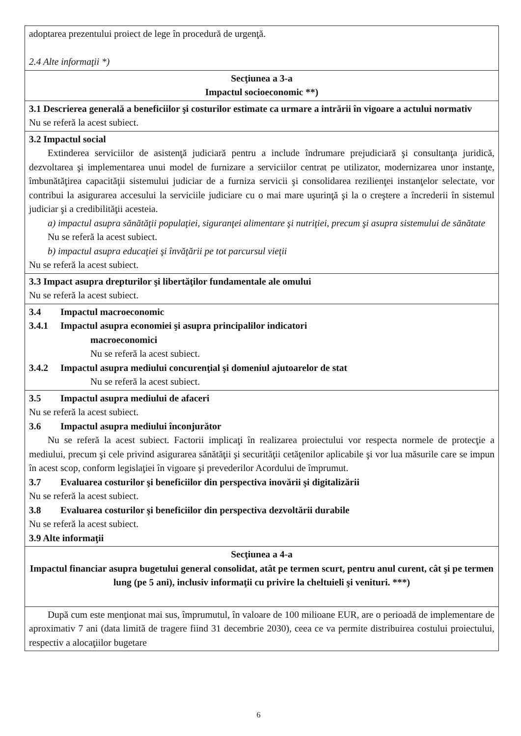| adoptarea prezentului proiect de lege în procedură de urgenţă. 2.4 Alte informaţii *) |
| Secţiunea a 3-a Impactul socioeconomic **) |
| 3.1 Descrierea generală a beneficiilor şi costurilor estimate ca urmare a intrării în vigoare a actului normativ Nu se referă la acest subiect. |
| 3.2 Impactul social Extinderea serviciilor de asistenţă judiciară pentru a include îndrumare prejudiciară şi consultanţa juridică, dezvoltarea şi implementarea unui model de furnizare a serviciilor centrat pe utilizator, modernizarea unor instanţe, îmbunătăţirea capacităţii sistemului judiciar de a furniza servicii şi consolidarea rezilienţei instanţelor selectate, vor contribui la asigurarea accesului la serviciile judiciare cu o mai mare uşurinţă şi la o creştere a încrederii în sistemul judiciar şi a credibilităţii acesteia. a) impactul asupra sănătăţii populaţiei, siguranţei alimentare şi nutriţiei, precum şi asupra sistemului de sănătate Nu se referă la acest subiect. b) impactul asupra educaţiei şi învăţării pe tot parcursul vieţii Nu se referă la acest subiect. |
| 3.3 Impact asupra drepturilor şi libertăţilor fundamentale ale omului Nu se referă la acest subiect. |
| 3.4 Impactul macroeconomic 3.4.1 Impactul asupra economiei şi asupra principalilor indicatori macroeconomici Nu se referă la acest subiect. 3.4.2 Impactul asupra mediului concurenţial şi domeniul ajutoarelor de stat Nu se referă la acest subiect. |
| 3.5 Impactul asupra mediului de afaceri Nu se referă la acest subiect. 3.6 Impactul asupra mediului înconjurător Nu se referă la acest subiect. Factorii implicaţi în realizarea proiectului vor respecta normele de protecţie a mediului, precum şi cele privind asigurarea sănătăţii şi securităţii cetăţenilor aplicabile şi vor lua măsurile care se impun în acest scop, conform legislaţiei în vigoare şi prevederilor Acordului de împrumut. 3.7 Evaluarea costurilor şi beneficiilor din perspectiva inovării şi digitalizării Nu se referă la acest subiect. 3.8 Evaluarea costurilor şi beneficiilor din perspectiva dezvoltării durabile Nu se referă la acest subiect. 3.9 Alte informaţii |
| Secţiunea a 4-a Impactul financiar asupra bugetului general consolidat, atât pe termen scurt, pentru anul curent, cât şi pe termen lung (pe 5 ani), inclusiv informaţii cu privire la cheltuieli şi venituri. ***) |
| După cum este menţionat mai sus, împrumutul, în valoare de 100 milioane EUR, are o perioadă de implementare de aproximativ 7 ani (data limită de tragere fiind 31 decembrie 2030), ceea ce va permite distribuirea costului proiectului, respectiv a alocaţiilor bugetare |
6